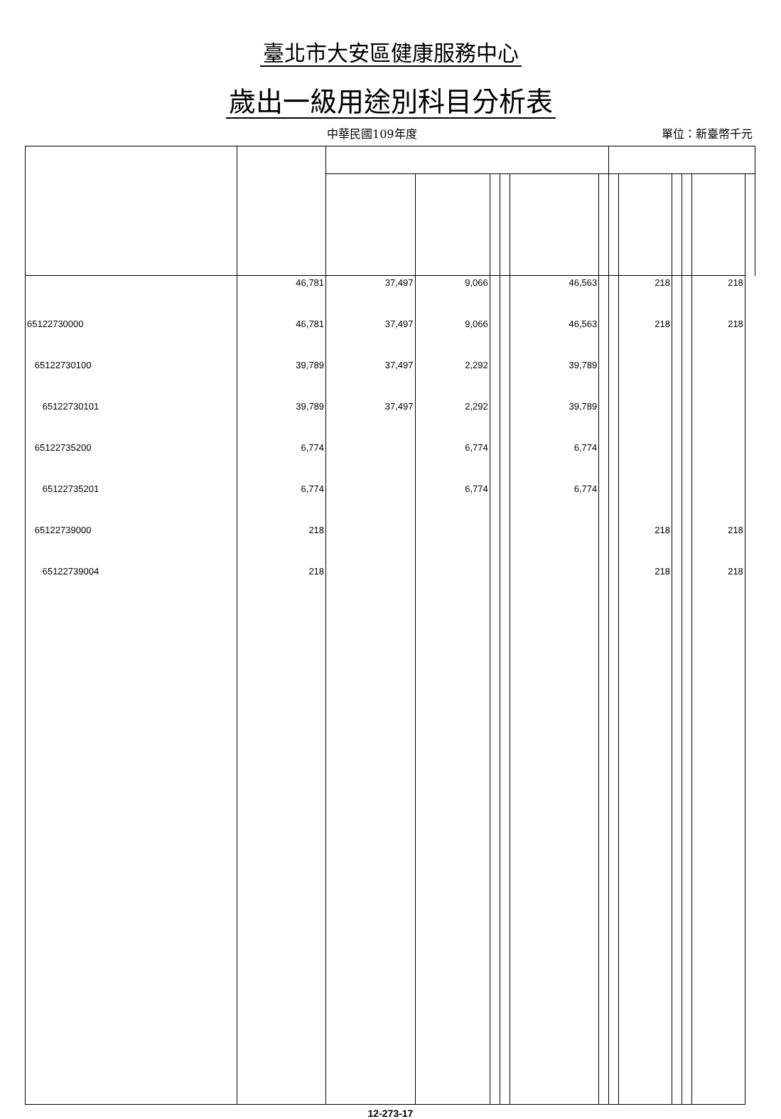臺北市大安區健康服務中心
歲出一級用途別科目分析表
中華民國109年度 單位：新臺幣千元
| | 46,781 | 37,497 | 9,066 | | | 46,563 | | | 218 | | | 218 | |
| 65122730000 | 46,781 | 37,497 | 9,066 | | | 46,563 | | | 218 | | | 218 | |
| 65122730100 | 39,789 | 37,497 | 2,292 | | | 39,789 | | | | | | | |
| 65122730101 | 39,789 | 37,497 | 2,292 | | | 39,789 | | | | | | | |
| 65122735200 | 6,774 | | 6,774 | | | 6,774 | | | | | | | |
| 65122735201 | 6,774 | | 6,774 | | | 6,774 | | | | | | | |
| 65122739000 | 218 | | | | | | | | 218 | | | 218 | |
| 65122739004 | 218 | | | | | | | | 218 | | | 218 | |
12-273-17